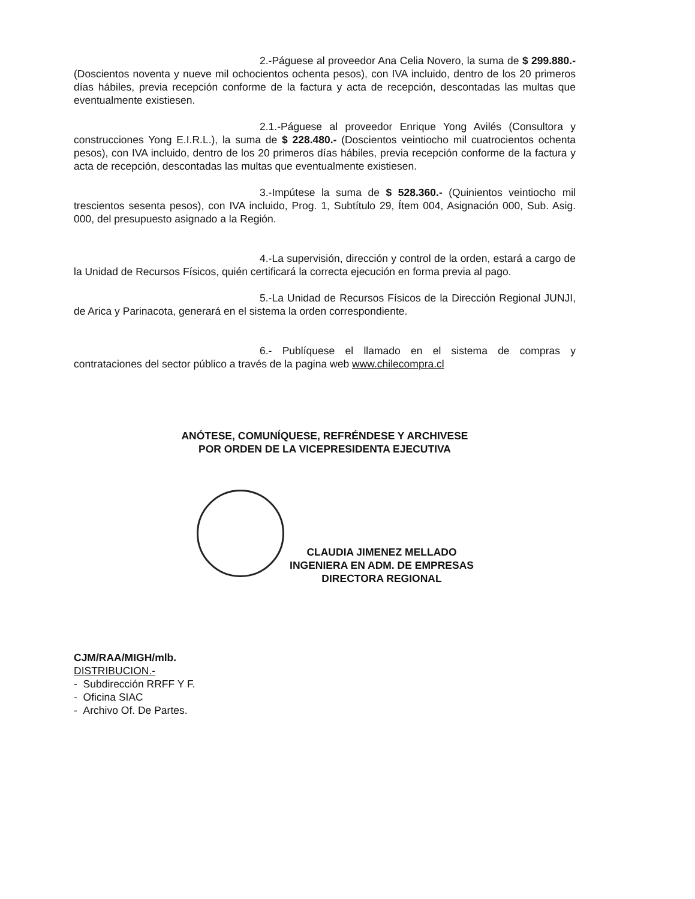2.-Páguese al proveedor Ana Celia Novero, la suma de $ 299.880.- (Doscientos noventa y nueve mil ochocientos ochenta pesos), con IVA incluido, dentro de los 20 primeros días hábiles, previa recepción conforme de la factura y acta de recepción, descontadas las multas que eventualmente existiesen.
2.1.-Páguese al proveedor Enrique Yong Avilés (Consultora y construcciones Yong E.I.R.L.), la suma de $ 228.480.- (Doscientos veintiocho mil cuatrocientos ochenta pesos), con IVA incluido, dentro de los 20 primeros días hábiles, previa recepción conforme de la factura y acta de recepción, descontadas las multas que eventualmente existiesen.
3.-Impútese la suma de $ 528.360.- (Quinientos veintiocho mil trescientos sesenta pesos), con IVA incluido, Prog. 1, Subtítulo 29, Ítem 004, Asignación 000, Sub. Asig. 000, del presupuesto asignado a la Región.
4.-La supervisión, dirección y control de la orden, estará a cargo de la Unidad de Recursos Físicos, quién certificará la correcta ejecución en forma previa al pago.
5.-La Unidad de Recursos Físicos de la Dirección Regional JUNJI, de Arica y Parinacota, generará en el sistema la orden correspondiente.
6.- Publíquese el llamado en el sistema de compras y contrataciones del sector público a través de la pagina web www.chilecompra.cl
ANÓTESE, COMUNÍQUESE, REFRÉNDESE Y ARCHIVESE
POR ORDEN DE LA VICEPRESIDENTA EJECUTIVA
CLAUDIA JIMENEZ MELLADO
INGENIERA EN ADM. DE EMPRESAS
DIRECTORA REGIONAL
CJM/RAA/MIGH/mlb.
DISTRIBUCION.-
- Subdirección RRFF Y F.
- Oficina SIAC
- Archivo Of. De Partes.